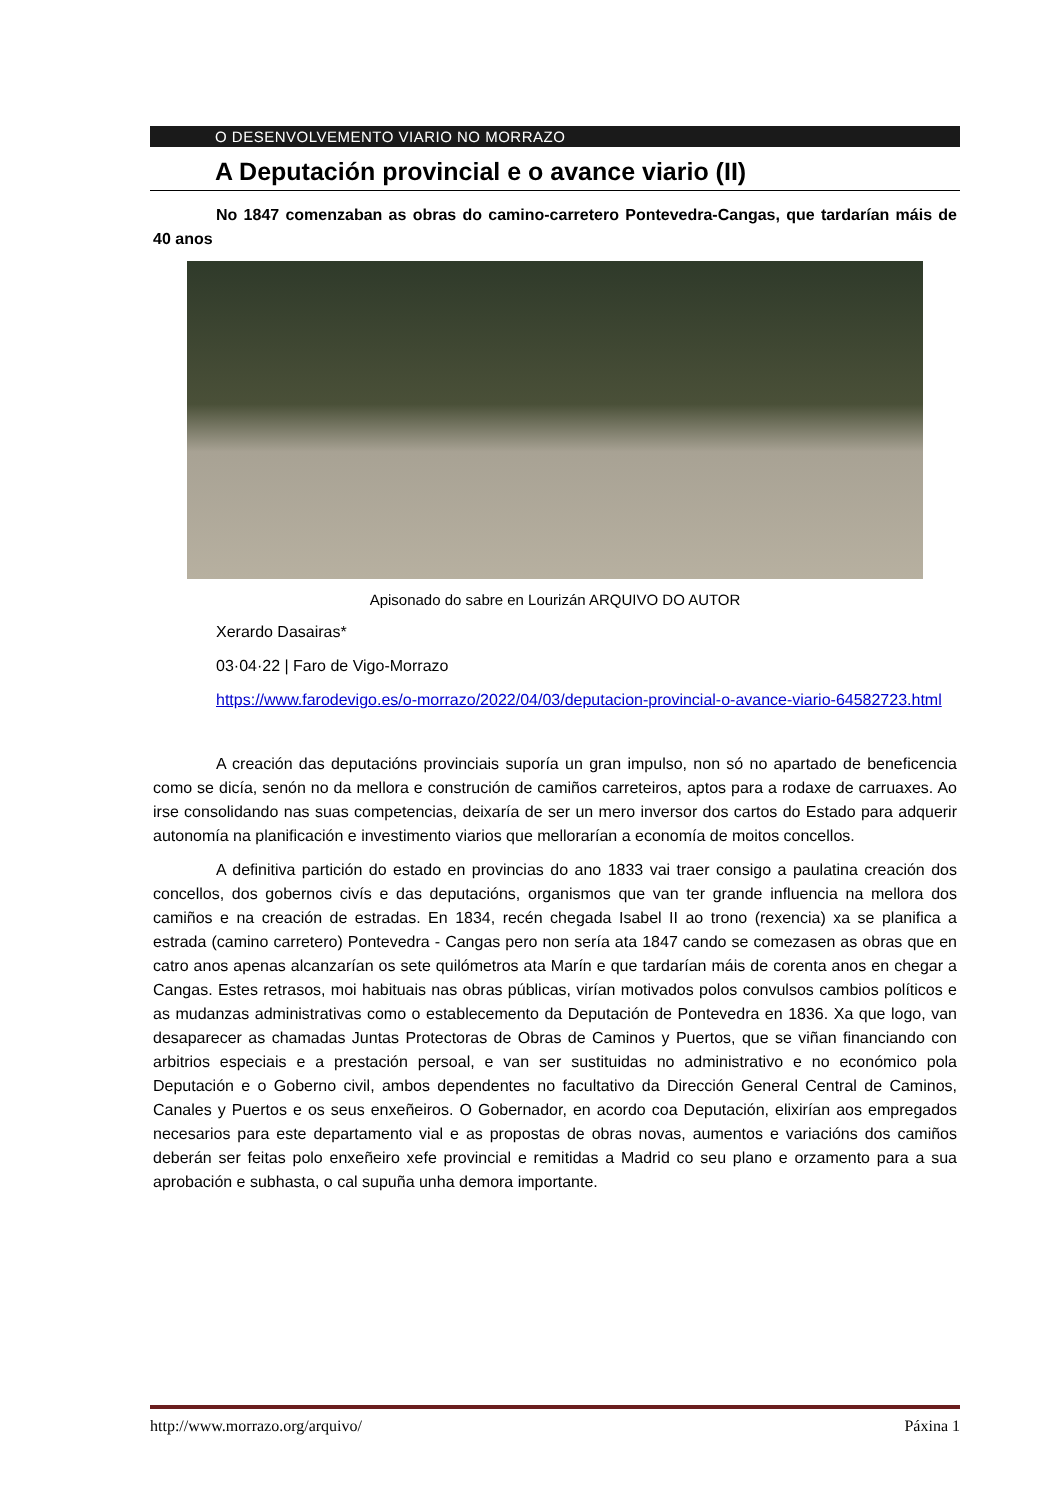O DESENVOLVEMENTO VIARIO NO MORRAZO
A Deputación provincial e o avance viario (II)
No 1847 comenzaban as obras do camino-carretero Pontevedra-Cangas, que tardarían máis de 40 anos
Apisonado do sabre en Lourizán ARQUIVO DO AUTOR
Xerardo Dasairas*
03·04·22 | Faro de Vigo-Morrazo
https://www.farodevigo.es/o-morrazo/2022/04/03/deputacion-provincial-o-avance-viario-64582723.html
A creación das deputacións provinciais suporía un gran impulso, non só no apartado de beneficencia como se dicía, senón no da mellora e construción de camiños carreteiros, aptos para a rodaxe de carruaxes. Ao irse consolidando nas suas competencias, deixaría de ser un mero inversor dos cartos do Estado para adquerir autonomía na planificación e investimento viarios que mellorarían a economía de moitos concellos.
A definitiva partición do estado en provincias do ano 1833 vai traer consigo a paulatina creación dos concellos, dos gobernos civís e das deputacións, organismos que van ter grande influencia na mellora dos camiños e na creación de estradas. En 1834, recén chegada Isabel II ao trono (rexencia) xa se planifica a estrada (camino carretero) Pontevedra - Cangas pero non sería ata 1847 cando se comezasen as obras que en catro anos apenas alcanzarían os sete quilómetros ata Marín e que tardarían máis de corenta anos en chegar a Cangas. Estes retrasos, moi habituais nas obras públicas, virían motivados polos convulsos cambios políticos e as mudanzas administrativas como o establecemento da Deputación de Pontevedra en 1836. Xa que logo, van desaparecer as chamadas Juntas Protectoras de Obras de Caminos y Puertos, que se viñan financiando con arbitrios especiais e a prestación persoal, e van ser sustituidas no administrativo e no económico pola Deputación e o Goberno civil, ambos dependentes no facultativo da Dirección General Central de Caminos, Canales y Puertos e os seus enxeñeiros. O Gobernador, en acordo coa Deputación, elixirían aos empregados necesarios para este departamento vial e as propostas de obras novas, aumentos e variacións dos camiños deberán ser feitas polo enxeñeiro xefe provincial e remitidas a Madrid co seu plano e orzamento para a sua aprobación e subhasta, o cal supuña unha demora importante.
http://www.morrazo.org/arquivo/ Páxina 1